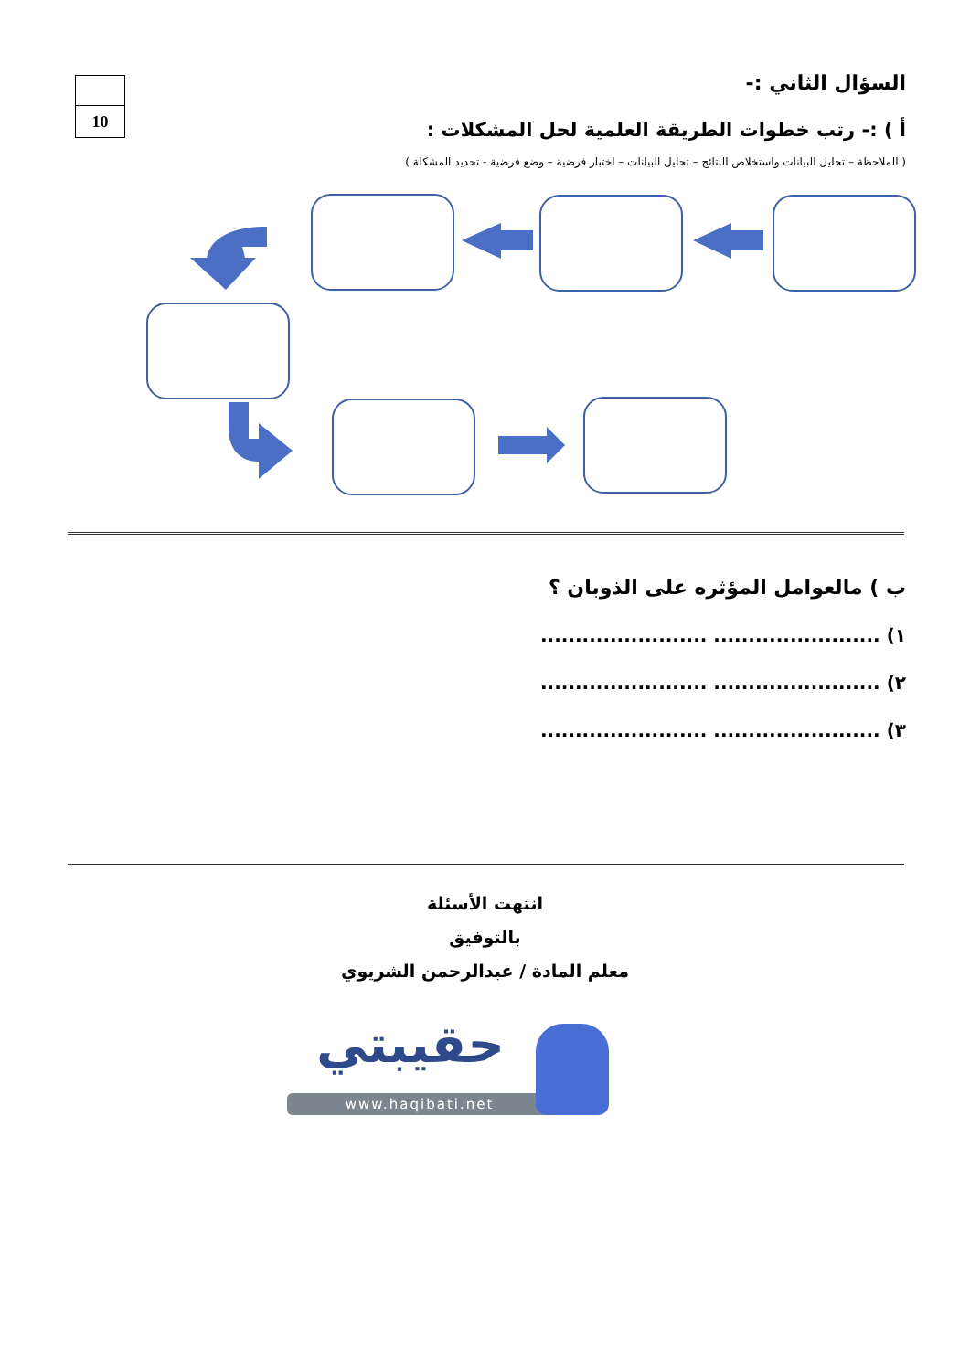10 السؤال الثاني :-
أ ) :- رتب خطوات الطريقة العلمية لحل المشكلات :
( الملاحظة – تحليل البيانات واستخلاص النتائج – تحليل البيانات – اختبار فرضية – وضع فرضية - تحديد المشكلة )
ب ) مالعوامل المؤثره على الذوبان ؟
١) ........................ ........................
٢) ........................ ........................
٣) ........................ ........................
انتهت الأسئلة
بالتوفيق
معلم المادة / عبدالرحمن الشريوي
حقيبتي
www.haqibati.net